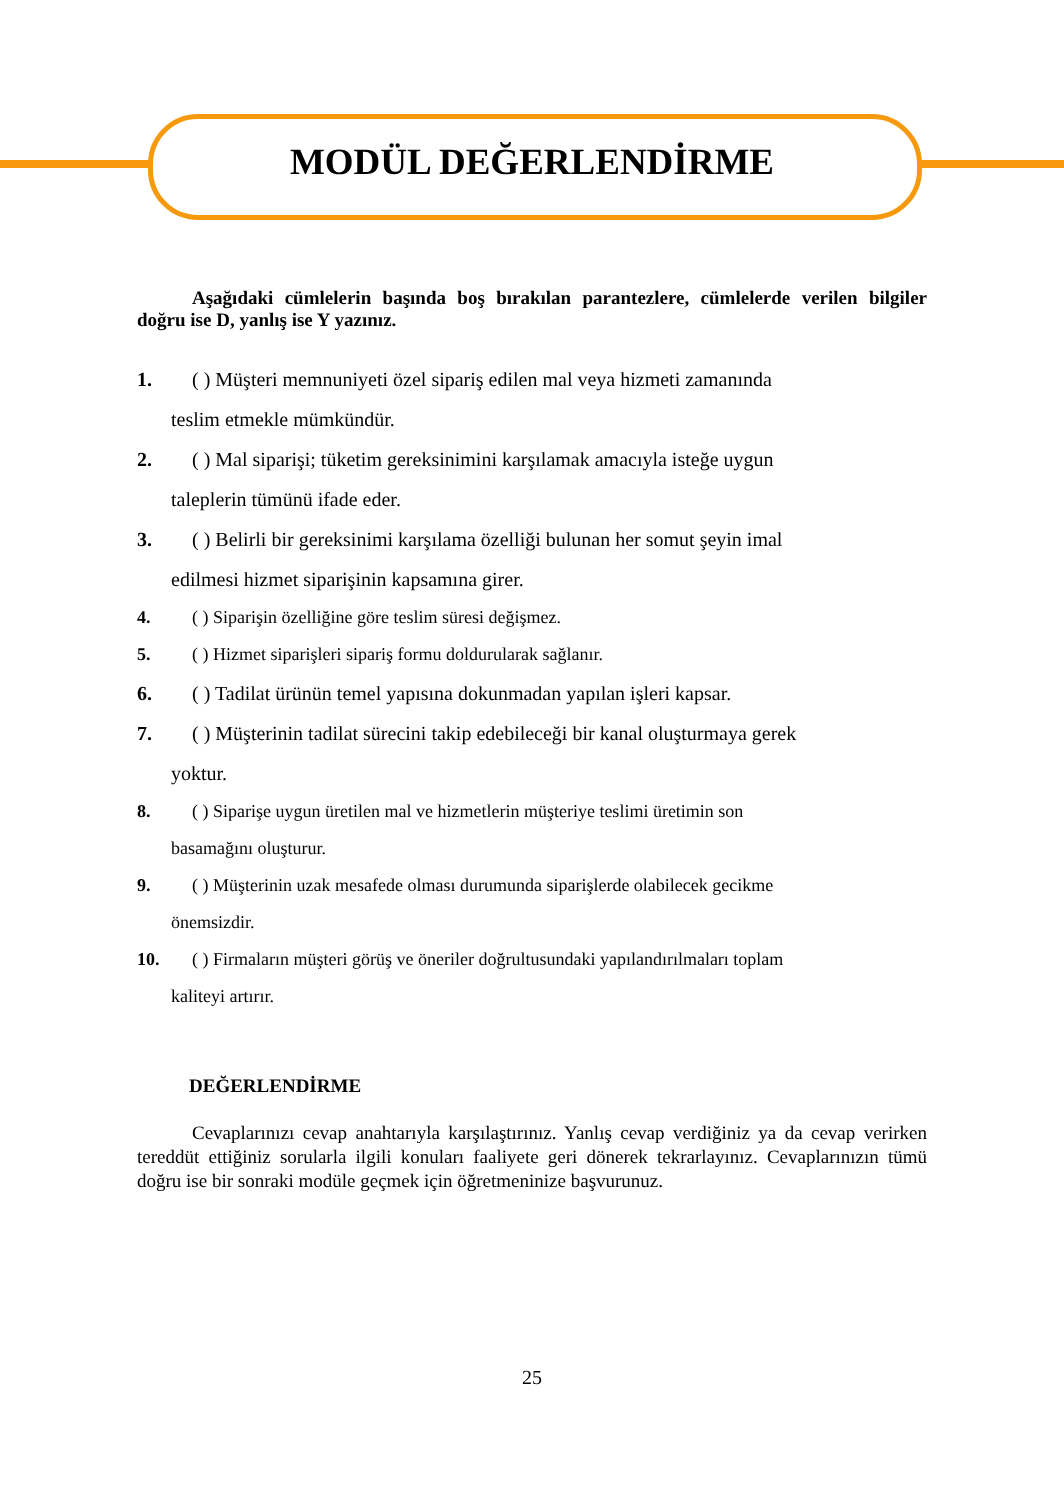MODÜL DEĞERLENDİRME
Aşağıdaki cümlelerin başında boş bırakılan parantezlere, cümlelerde verilen bilgiler doğru ise D, yanlış ise Y yazınız.
1. ( ) Müşteri memnuniyeti özel sipariş edilen mal veya hizmeti zamanında
teslim etmekle mümkündür.
2. ( ) Mal siparişi; tüketim gereksinimini karşılamak amacıyla isteğe uygun
taleplerin tümünü ifade eder.
3. ( ) Belirli bir gereksinimi karşılama özelliği bulunan her somut şeyin imal
edilmesi hizmet siparişinin kapsamına girer.
4. ( ) Siparişin özelliğine göre teslim süresi değişmez.
5. ( ) Hizmet siparişleri sipariş formu doldurularak sağlanır.
6. ( ) Tadilat ürünün temel yapısına dokunmadan yapılan işleri kapsar.
7. ( ) Müşterinin tadilat sürecini takip edebileceği bir kanal oluşturmaya gerek
yoktur.
8. ( ) Siparişe uygun üretilen mal ve hizmetlerin müşteriye teslimi üretimin son
basamağını oluşturur.
9. ( ) Müşterinin uzak mesafede olması durumunda siparişlerde olabilecek gecikme
önemsizdir.
10. ( ) Firmaların müşteri görüş ve öneriler doğrultusundaki yapılandırılmaları toplam
kaliteyi artırır.
DEĞERLENDİRME
Cevaplarınızı cevap anahtarıyla karşılaştırınız. Yanlış cevap verdiğiniz ya da cevap verirken tereddüt ettiğiniz sorularla ilgili konuları faaliyete geri dönerek tekrarlayınız. Cevaplarınızın tümü doğru ise bir sonraki modüle geçmek için öğretmeninize başvurunuz.
25